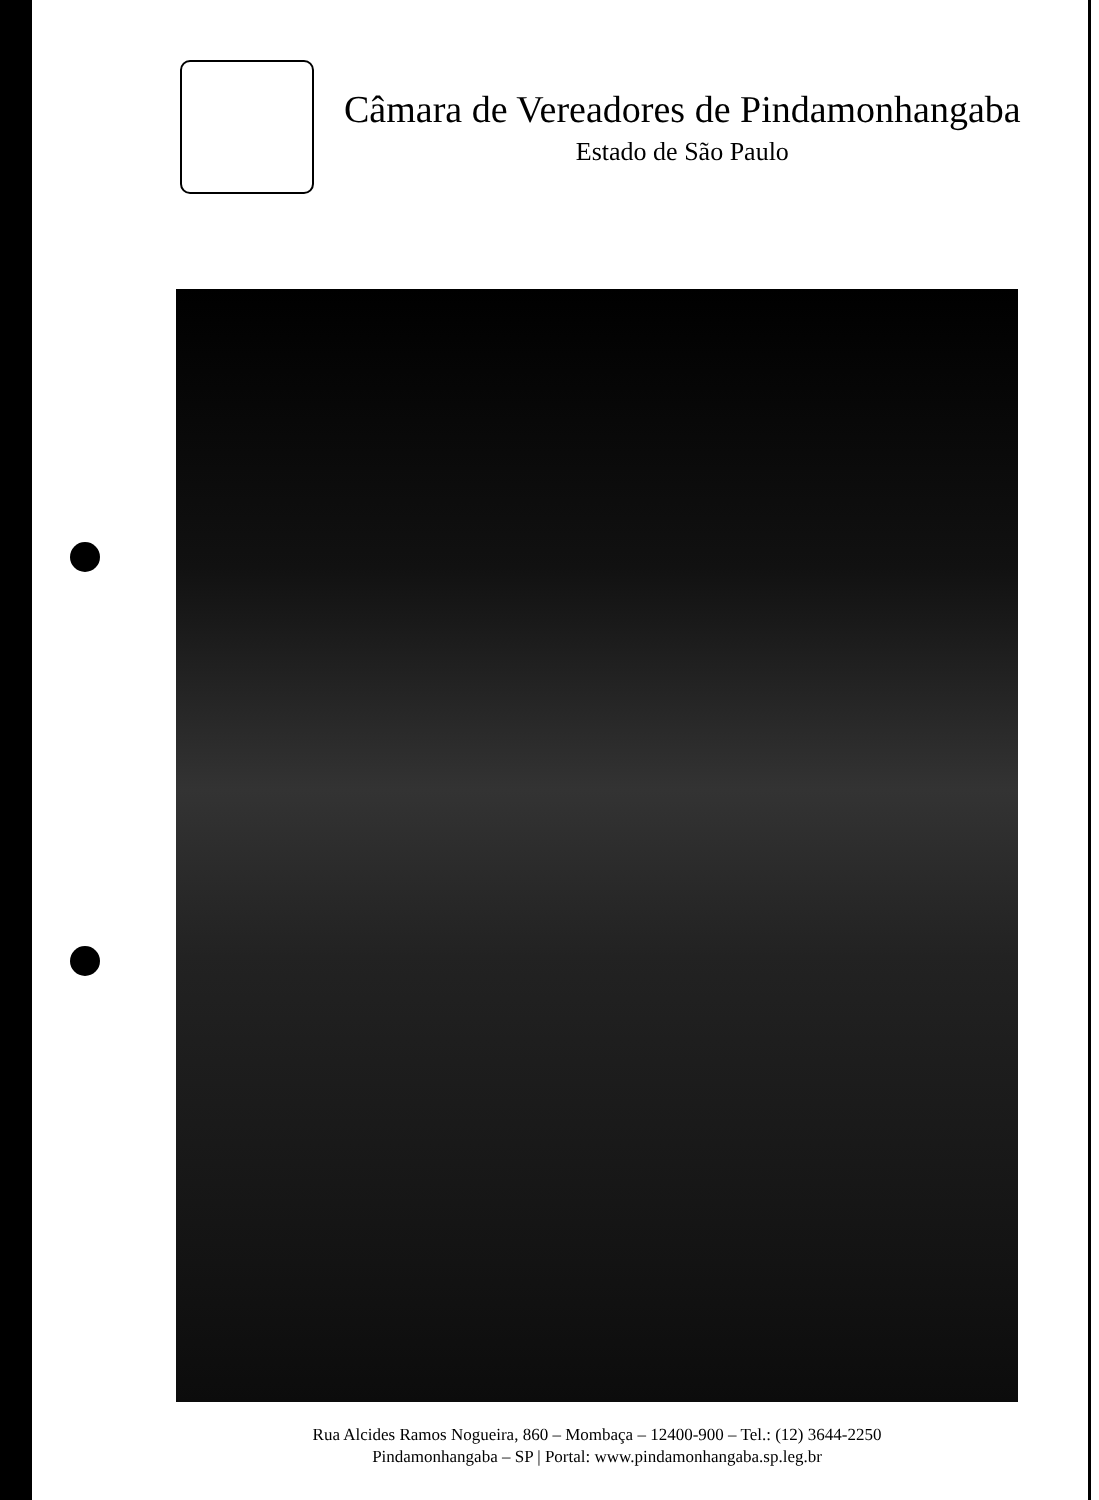Câmara de Vereadores de Pindamonhangaba
Estado de São Paulo
Rua Alcides Ramos Nogueira, 860 – Mombaça – 12400-900 – Tel.: (12) 3644-2250
Pindamonhangaba – SP | Portal: www.pindamonhangaba.sp.leg.br